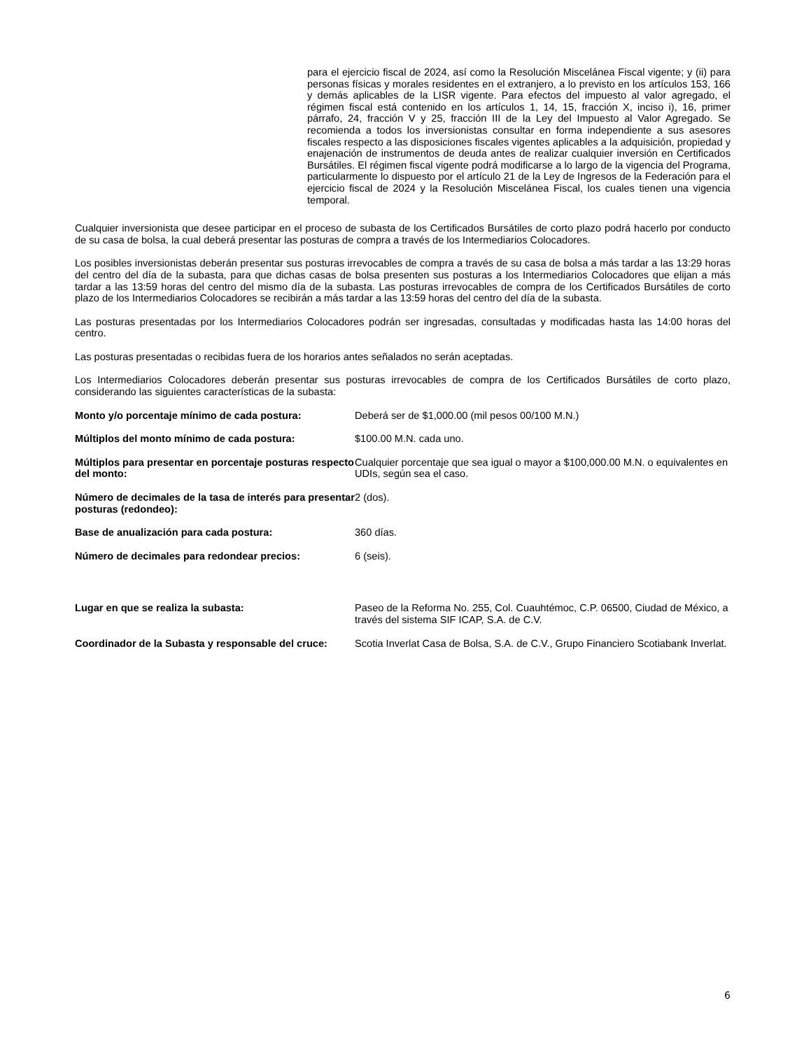para el ejercicio fiscal de 2024, así como la Resolución Miscelánea Fiscal vigente; y (ii) para personas físicas y morales residentes en el extranjero, a lo previsto en los artículos 153, 166 y demás aplicables de la LISR vigente. Para efectos del impuesto al valor agregado, el régimen fiscal está contenido en los artículos 1, 14, 15, fracción X, inciso i), 16, primer párrafo, 24, fracción V y 25, fracción III de la Ley del Impuesto al Valor Agregado. Se recomienda a todos los inversionistas consultar en forma independiente a sus asesores fiscales respecto a las disposiciones fiscales vigentes aplicables a la adquisición, propiedad y enajenación de instrumentos de deuda antes de realizar cualquier inversión en Certificados Bursátiles. El régimen fiscal vigente podrá modificarse a lo largo de la vigencia del Programa, particularmente lo dispuesto por el artículo 21 de la Ley de Ingresos de la Federación para el ejercicio fiscal de 2024 y la Resolución Miscelánea Fiscal, los cuales tienen una vigencia temporal.
Cualquier inversionista que desee participar en el proceso de subasta de los Certificados Bursátiles de corto plazo podrá hacerlo por conducto de su casa de bolsa, la cual deberá presentar las posturas de compra a través de los Intermediarios Colocadores.
Los posibles inversionistas deberán presentar sus posturas irrevocables de compra a través de su casa de bolsa a más tardar a las 13:29 horas del centro del día de la subasta, para que dichas casas de bolsa presenten sus posturas a los Intermediarios Colocadores que elijan a más tardar a las 13:59 horas del centro del mismo día de la subasta. Las posturas irrevocables de compra de los Certificados Bursátiles de corto plazo de los Intermediarios Colocadores se recibirán a más tardar a las 13:59 horas del centro del día de la subasta.
Las posturas presentadas por los Intermediarios Colocadores podrán ser ingresadas, consultadas y modificadas hasta las 14:00 horas del centro.
Las posturas presentadas o recibidas fuera de los horarios antes señalados no serán aceptadas.
Los Intermediarios Colocadores deberán presentar sus posturas irrevocables de compra de los Certificados Bursátiles de corto plazo, considerando las siguientes características de la subasta:
| Monto y/o porcentaje mínimo de cada postura: | Deberá ser de $1,000.00 (mil pesos 00/100 M.N.) |
| Múltiplos del monto mínimo de cada postura: | $100.00 M.N. cada uno. |
| Múltiplos para presentar en porcentaje posturas respecto del monto: | Cualquier porcentaje que sea igual o mayor a $100,000.00 M.N. o equivalentes en UDIs, según sea el caso. |
| Número de decimales de la tasa de interés para presentar posturas (redondeo): | 2 (dos). |
| Base de anualización para cada postura: | 360 días. |
| Número de decimales para redondear precios: | 6 (seis). |
| Lugar en que se realiza la subasta: | Paseo de la Reforma No. 255, Col. Cuauhtémoc, C.P. 06500, Ciudad de México, a través del sistema SIF ICAP, S.A. de C.V. |
| Coordinador de la Subasta y responsable del cruce: | Scotia Inverlat Casa de Bolsa, S.A. de C.V., Grupo Financiero Scotiabank Inverlat. |
6